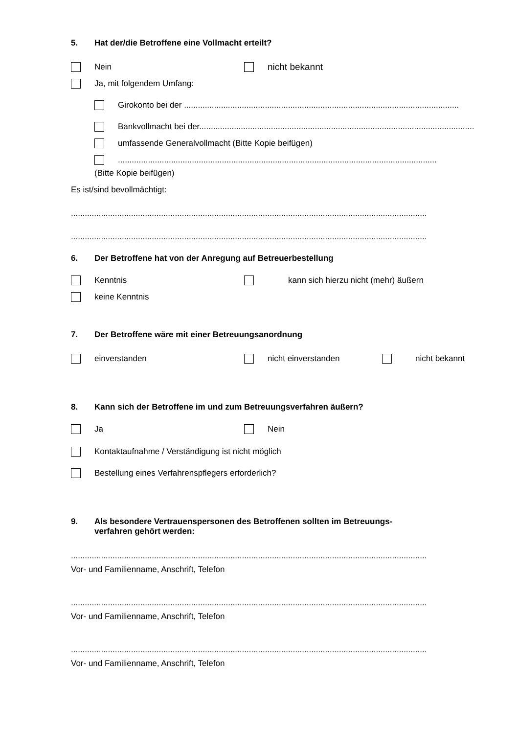5. Hat der/die Betroffene eine Vollmacht erteilt?
Nein nicht bekannt
Ja, mit folgendem Umfang:
Girokonto bei der .......................................................................................................................
Bankvollmacht bei der.......................................................................................................................
umfassende Generalvollmacht (Bitte Kopie beifügen)
..........................................................................................................................................
(Bitte Kopie beifügen)
Es ist/sind bevollmächtigt:
..........................................................................................................................................................
..........................................................................................................................................................
6. Der Betroffene hat von der Anregung auf Betreuerbestellung
Kenntnis kann sich hierzu nicht (mehr) äußern
keine Kenntnis
7. Der Betroffene wäre mit einer Betreuungsanordnung
einverstanden nicht einverstanden nicht bekannt
8. Kann sich der Betroffene im und zum Betreuungsverfahren äußern?
Ja Nein
Kontaktaufnahme / Verständigung ist nicht möglich
Bestellung eines Verfahrenspflegers erforderlich?
9. Als besondere Vertrauenspersonen des Betroffenen sollten im Betreuungs-
verfahren gehört werden:
..........................................................................................................................................................
Vor- und Familienname, Anschrift, Telefon
..........................................................................................................................................................
Vor- und Familienname, Anschrift, Telefon
..........................................................................................................................................................
Vor- und Familienname, Anschrift, Telefon